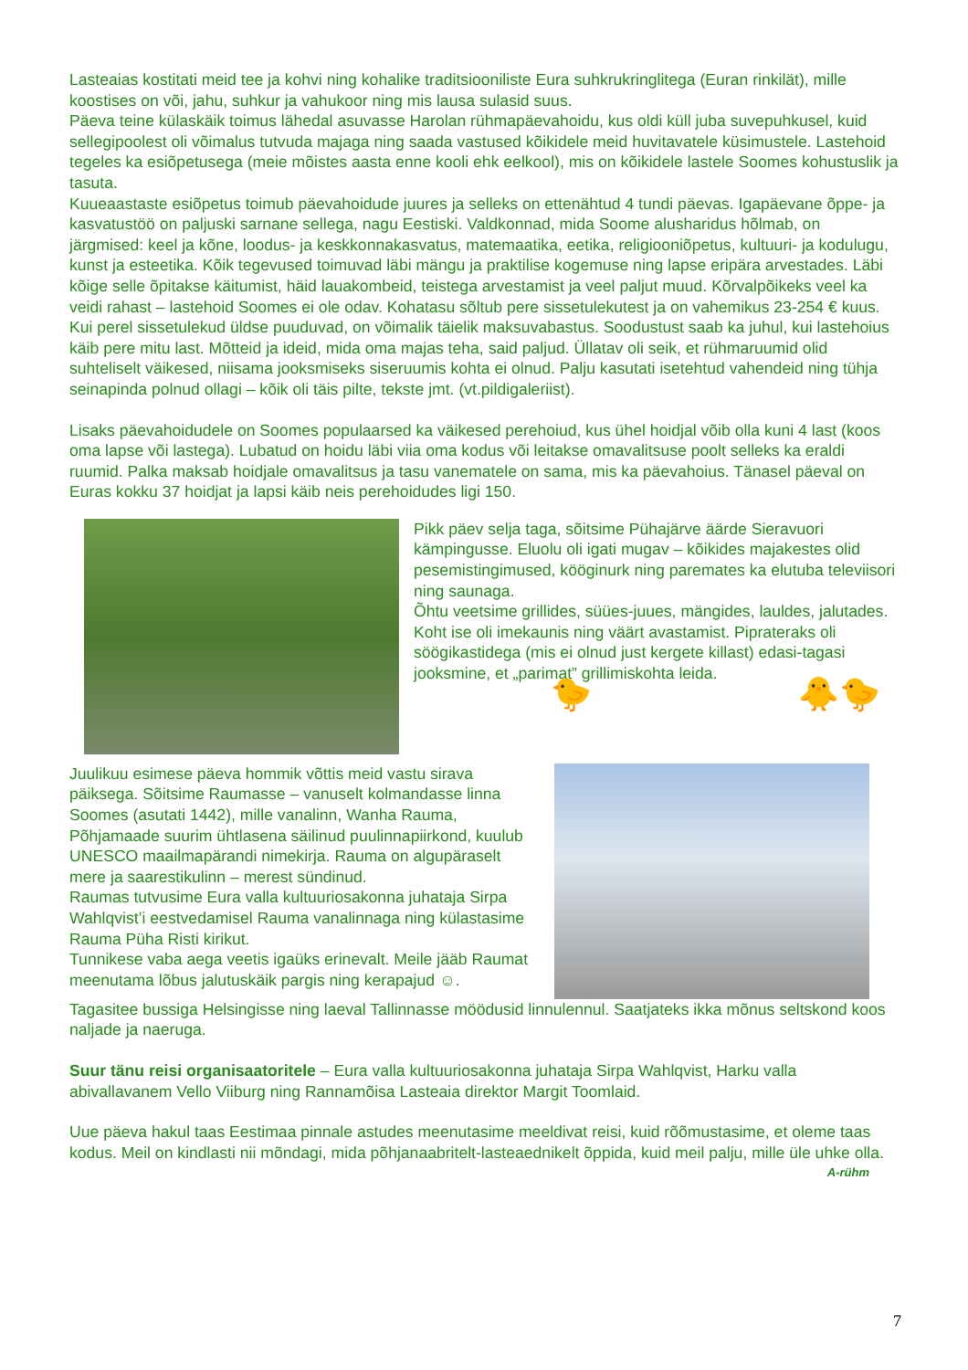Lasteaias kostitati meid tee ja kohvi ning kohalike traditsiooniliste Eura suhkrukringlitega (Euran rinkilät), mille koostises on või, jahu, suhkur ja vahukoor ning mis lausa sulasid suus.
Päeva teine külaskäik toimus lähedal asuvasse Harolan rühmapäevahoidu, kus oldi küll juba suvepuhkusel, kuid sellegipoolest oli võimalus tutvuda majaga ning saada vastused kõikidele meid huvitavatele küsimustele. Lastehoid tegeles ka esiõpetusega (meie mõistes aasta enne kooli ehk eelkool), mis on kõikidele lastele Soomes kohustuslik ja tasuta.
Kuueaastaste esiõpetus toimub päevahoidude juures ja selleks on ettenähtud 4 tundi päevas. Igapäevane õppe- ja kasvatustöö on paljuski sarnane sellega, nagu Eestiski. Valdkonnad, mida Soome alusharidus hõlmab, on järgmised: keel ja kõne, loodus- ja keskkonnakasvatus, matemaatika, eetika, religiooniõpetus, kultuuri- ja kodulugu, kunst ja esteetika. Kõik tegevused toimuvad läbi mängu ja praktilise kogemuse ning lapse eripära arvestades. Läbi kõige selle õpitakse käitumist, häid lauakombeid, teistega arvestamist ja veel paljut muud. Kõrvalpõikeks veel ka veidi rahast – lastehoid Soomes ei ole odav. Kohatasu sõltub pere sissetulekutest ja on vahemikus 23-254 € kuus. Kui perel sissetulekud üldse puuduvad, on võimalik täielik maksuvabastus. Soodustust saab ka juhul, kui lastehoius käib pere mitu last. Mõtteid ja ideid, mida oma majas teha, said paljud. Üllatav oli seik, et rühmaruumid olid suhteliselt väikesed, niisama jooksmiseks siseruumis kohta ei olnud. Palju kasutati isetehtud vahendeid ning tühja seinapinda polnud ollagi – kõik oli täis pilte, tekste jmt. (vt.pildigaleriist).
Lisaks päevahoidudele on Soomes populaarsed ka väikesed perehoiud, kus ühel hoidjal võib olla kuni 4 last (koos oma lapse või lastega). Lubatud on hoidu läbi viia oma kodus või leitakse omavalitsuse poolt selleks ka eraldi ruumid. Palka maksab hoidjale omavalitsus ja tasu vanematele on sama, mis ka päevahoius. Tänasel päeval on Euras kokku 37 hoidjat ja lapsi käib neis perehoidudes ligi 150.
Pikk päev selja taga, sõitsime Pühajärve äärde Sieravuori kämpingusse. Eluolu oli igati mugav – kõikides majakestes olid pesemistingimused, kööginurk ning paremates ka elutuba televiisori ning saunaga.
Õhtu veetsime grillides, süües-juues, mängides, lauldes, jalutades. Koht ise oli imekaunis ning väärt avastamist. Piprateraks oli söögikastidega (mis ei olnud just kergete killast) edasi-tagasi jooksmine, et „parimat” grillimiskohta leida.
🐤 🐥🐤
Juulikuu esimese päeva hommik võttis meid vastu sirava päiksega. Sõitsime Raumasse – vanuselt kolmandasse linna Soomes (asutati 1442), mille vanalinn, Wanha Rauma, Põhjamaade suurim ühtlasena säilinud puulinnapiirkond, kuulub UNESCO maailmapärandi nimekirja. Rauma on algupäraselt mere ja saarestikulinn – merest sündinud.
Raumas tutvusime Eura valla kultuuriosakonna juhataja Sirpa Wahlqvist’i eestvedamisel Rauma vanalinnaga ning külastasime Rauma Püha Risti kirikut.
Tunnikese vaba aega veetis igaüks erinevalt. Meile jääb Raumat meenutama lõbus jalutuskäik pargis ning kerapajud ☺.
Tagasitee bussiga Helsingisse ning laeval Tallinnasse möödusid linnulennul. Saatjateks ikka mõnus seltskond koos naljade ja naeruga.
Suur tänu reisi organisaatoritele – Eura valla kultuuriosakonna juhataja Sirpa Wahlqvist, Harku valla abivallavanem Vello Viiburg ning Rannamõisa Lasteaia direktor Margit Toomlaid.
Uue päeva hakul taas Eestimaa pinnale astudes meenutasime meeldivat reisi, kuid rõõmustasime, et oleme taas kodus. Meil on kindlasti nii mõndagi, mida põhjanaabritelt-lasteaednikelt õppida, kuid meil palju, mille üle uhke olla.
A-rühm
7